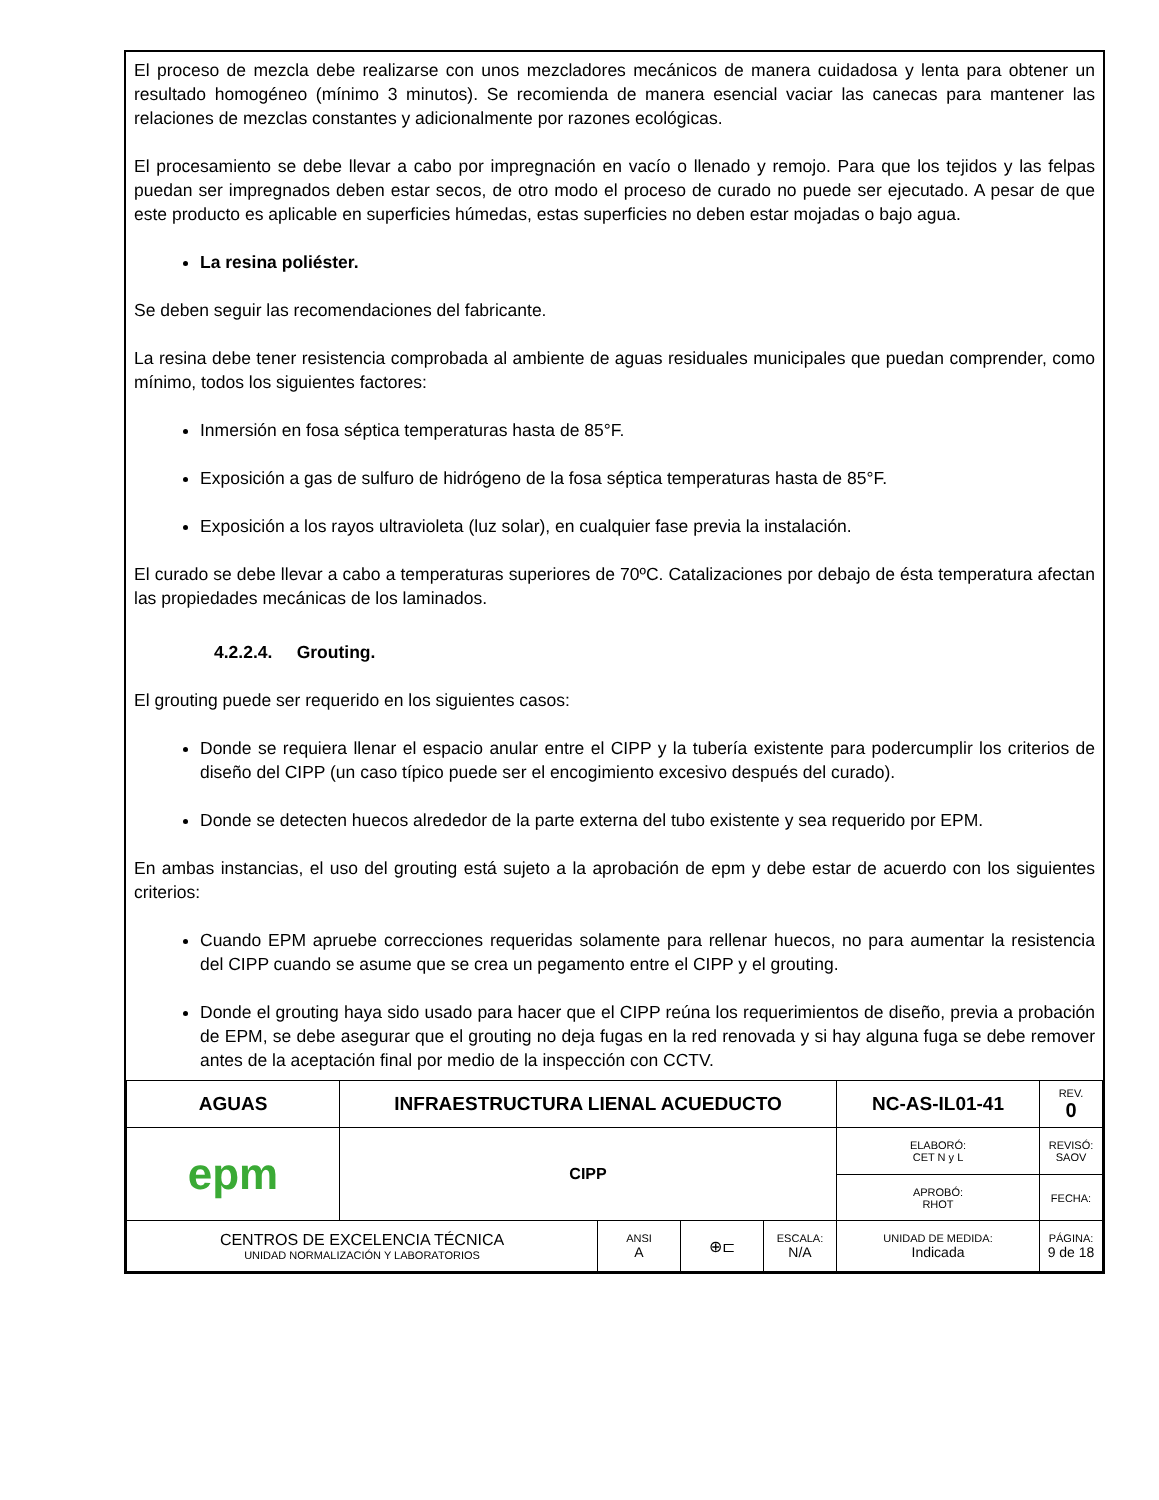El proceso de mezcla debe realizarse con unos mezcladores mecánicos de manera cuidadosa y lenta para obtener un resultado homogéneo (mínimo 3 minutos). Se recomienda de manera esencial vaciar las canecas para mantener las relaciones de mezclas constantes y adicionalmente por razones ecológicas.
El procesamiento se debe llevar a cabo por impregnación en vacío o llenado y remojo. Para que los tejidos y las felpas puedan ser impregnados deben estar secos, de otro modo el proceso de curado no puede ser ejecutado. A pesar de que este producto es aplicable en superficies húmedas, estas superficies no deben estar mojadas o bajo agua.
La resina poliéster.
Se deben seguir las recomendaciones del fabricante.
La resina debe tener resistencia comprobada al ambiente de aguas residuales municipales que puedan comprender, como mínimo, todos los siguientes factores:
Inmersión en fosa séptica temperaturas hasta de 85°F.
Exposición a gas de sulfuro de hidrógeno de la fosa séptica temperaturas hasta de 85°F.
Exposición a los rayos ultravioleta (luz solar), en cualquier fase previa la instalación.
El curado se debe llevar a cabo a temperaturas superiores de 70ºC. Catalizaciones por debajo de ésta temperatura afectan las propiedades mecánicas de los laminados.
4.2.2.4. Grouting.
El grouting puede ser requerido en los siguientes casos:
Donde se requiera llenar el espacio anular entre el CIPP y la tubería existente para podercumplir los criterios de diseño del CIPP (un caso típico puede ser el encogimiento excesivo después del curado).
Donde se detecten huecos alrededor de la parte externa del tubo existente y sea requerido por EPM.
En ambas instancias, el uso del grouting está sujeto a la aprobación de epm y debe estar de acuerdo con los siguientes criterios:
Cuando EPM apruebe correcciones requeridas solamente para rellenar huecos, no para aumentar la resistencia del CIPP cuando se asume que se crea un pegamento entre el CIPP y el grouting.
Donde el grouting haya sido usado para hacer que el CIPP reúna los requerimientos de diseño, previa a probación de EPM, se debe asegurar que el grouting no deja fugas en la red renovada y si hay alguna fuga se debe remover antes de la aceptación final por medio de la inspección con CCTV.
| AGUAS | INFRAESTRUCTURA LIENAL ACUEDUCTO | | | | NC-AS-IL01-41 | REV. 0 |
| epm | CIPP | | | | ELABORÓ: CET N y L | REVISÓ: SAOV |
| | | | | | APROBÓ: RHOT | FECHA: |
| CENTROS DE EXCELENCIA TÉCNICA UNIDAD NORMALIZACIÓN Y LABORATORIOS | | ANSI A | ⊕⊏ | ESCALA: N/A | UNIDAD DE MEDIDA: Indicada | PÁGINA: 9 de 18 |